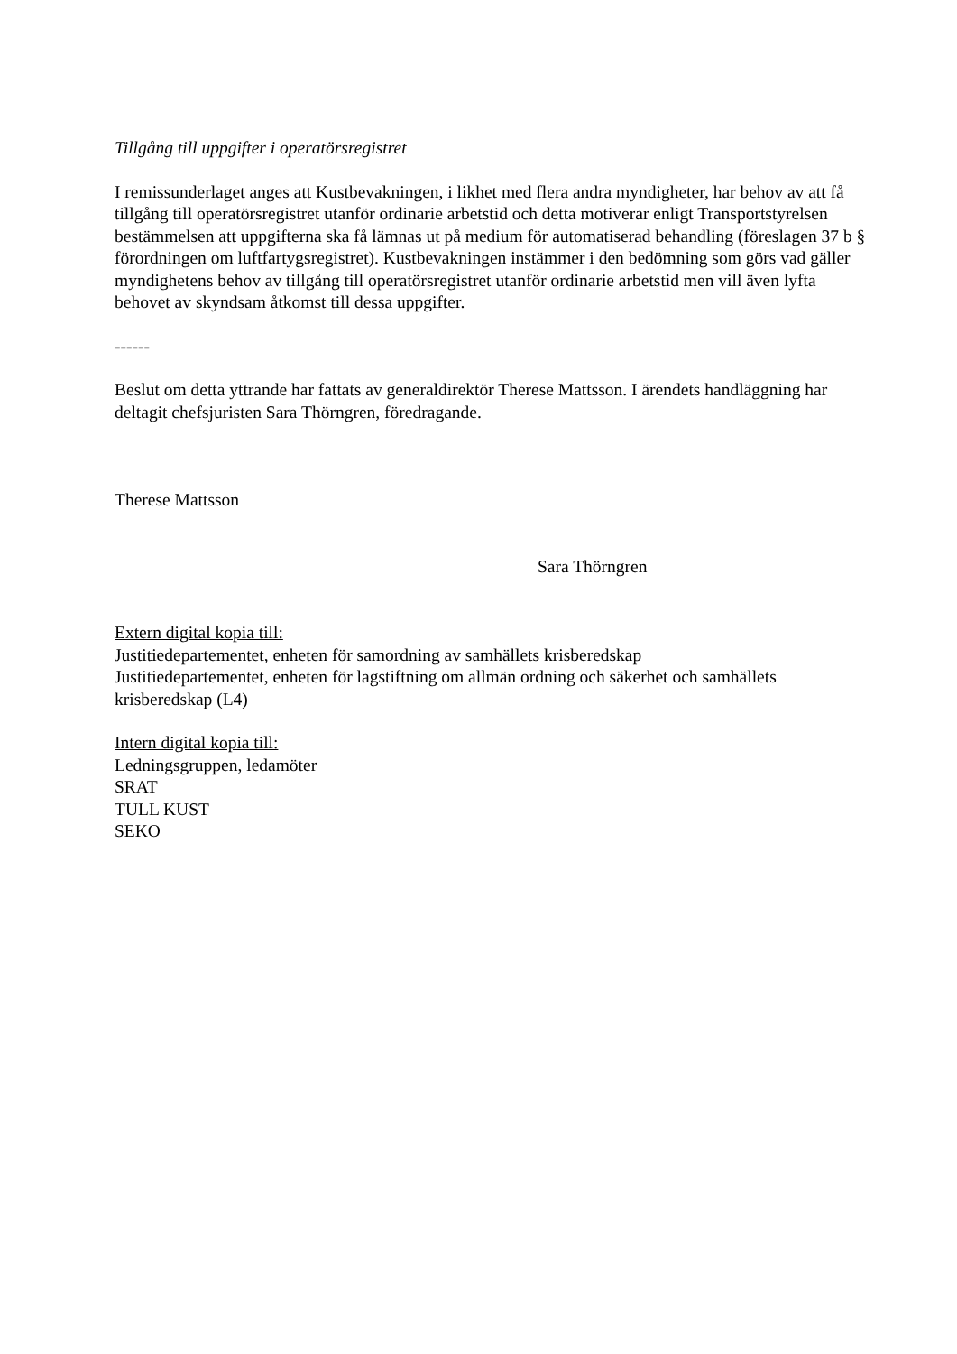Tillgång till uppgifter i operatörsregistret
I remissunderlaget anges att Kustbevakningen, i likhet med flera andra myndigheter, har behov av att få tillgång till operatörsregistret utanför ordinarie arbetstid och detta motiverar enligt Transportstyrelsen bestämmelsen att uppgifterna ska få lämnas ut på medium för automatiserad behandling (föreslagen 37 b § förordningen om luftfartygsregistret). Kustbevakningen instämmer i den bedömning som görs vad gäller myndighetens behov av tillgång till operatörsregistret utanför ordinarie arbetstid men vill även lyfta behovet av skyndsam åtkomst till dessa uppgifter.
------
Beslut om detta yttrande har fattats av generaldirektör Therese Mattsson. I ärendets handläggning har deltagit chefsjuristen Sara Thörngren, föredragande.
Therese Mattsson
Sara Thörngren
Extern digital kopia till:
Justitiedepartementet, enheten för samordning av samhällets krisberedskap
Justitiedepartementet, enheten för lagstiftning om allmän ordning och säkerhet och samhällets krisberedskap (L4)
Intern digital kopia till:
Ledningsgruppen, ledamöter
SRAT
TULL KUST
SEKO